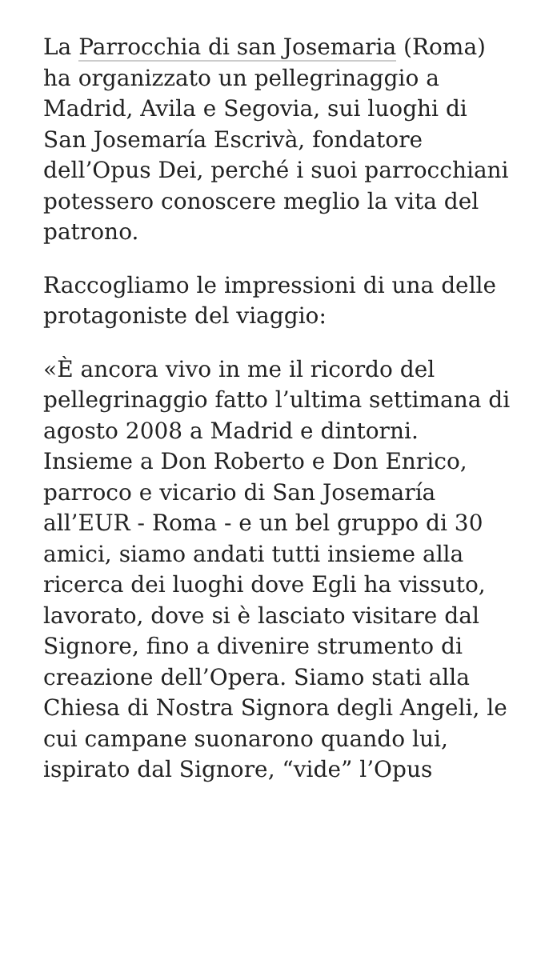La Parrocchia di san Josemaria (Roma) ha organizzato un pellegrinaggio a Madrid, Avila e Segovia, sui luoghi di San Josemaría Escrivà, fondatore dell’Opus Dei, perché i suoi parrocchiani potessero conoscere meglio la vita del patrono.
Raccogliamo le impressioni di una delle protagoniste del viaggio:
«È ancora vivo in me il ricordo del pellegrinaggio fatto l’ultima settimana di agosto 2008 a Madrid e dintorni. Insieme a Don Roberto e Don Enrico, parroco e vicario di San Josemaría all’EUR - Roma - e un bel gruppo di 30 amici, siamo andati tutti insieme alla ricerca dei luoghi dove Egli ha vissuto, lavorato, dove si è lasciato visitare dal Signore, fino a divenire strumento di creazione dell’Opera. Siamo stati alla Chiesa di Nostra Signora degli Angeli, le cui campane suonarono quando lui, ispirato dal Signore, “vide” l’Opus